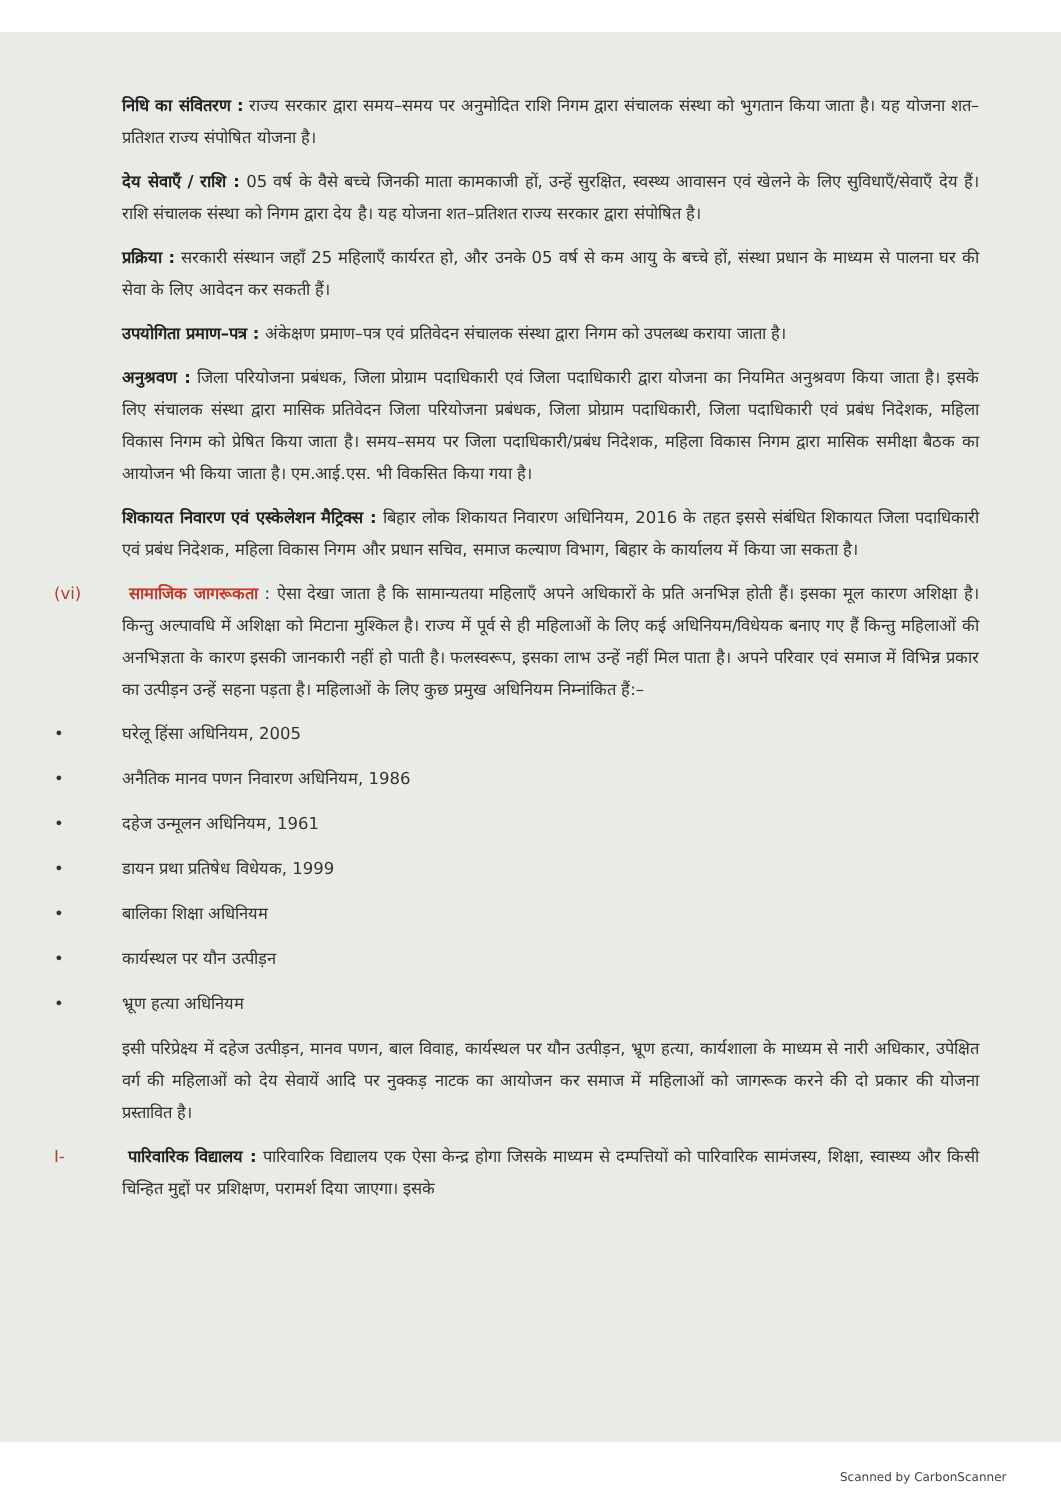निधि का संवितरण : राज्य सरकार द्वारा समय–समय पर अनुमोदित राशि निगम द्वारा संचालक संस्था को भुगतान किया जाता है। यह योजना शत–प्रतिशत राज्य संपोषित योजना है।
देय सेवाएँ / राशि : 05 वर्ष के वैसे बच्चे जिनकी माता कामकाजी हों, उन्हें सुरक्षित, स्वस्थ्य आवासन एवं खेलने के लिए सुविधाएँ/सेवाएँ देय हैं। राशि संचालक संस्था को निगम द्वारा देय है। यह योजना शत–प्रतिशत राज्य सरकार द्वारा संपोषित है।
प्रक्रिया : सरकारी संस्थान जहाँ 25 महिलाएँ कार्यरत हो, और उनके 05 वर्ष से कम आयु के बच्चे हों, संस्था प्रधान के माध्यम से पालना घर की सेवा के लिए आवेदन कर सकती हैं।
उपयोगिता प्रमाण–पत्र : अंकेक्षण प्रमाण–पत्र एवं प्रतिवेदन संचालक संस्था द्वारा निगम को उपलब्ध कराया जाता है।
अनुश्रवण : जिला परियोजना प्रबंधक, जिला प्रोग्राम पदाधिकारी एवं जिला पदाधिकारी द्वारा योजना का नियमित अनुश्रवण किया जाता है। इसके लिए संचालक संस्था द्वारा मासिक प्रतिवेदन जिला परियोजना प्रबंधक, जिला प्रोग्राम पदाधिकारी, जिला पदाधिकारी एवं प्रबंध निदेशक, महिला विकास निगम को प्रेषित किया जाता है। समय–समय पर जिला पदाधिकारी/प्रबंध निदेशक, महिला विकास निगम द्वारा मासिक समीक्षा बैठक का आयोजन भी किया जाता है। एम.आई.एस. भी विकसित किया गया है।
शिकायत निवारण एवं एस्केलेशन मैट्रिक्स : बिहार लोक शिकायत निवारण अधिनियम, 2016 के तहत इससे संबंधित शिकायत जिला पदाधिकारी एवं प्रबंध निदेशक, महिला विकास निगम और प्रधान सचिव, समाज कल्याण विभाग, बिहार के कार्यालय में किया जा सकता है।
(vi) सामाजिक जागरूकता : ऐसा देखा जाता है कि सामान्यतया महिलाएँ अपने अधिकारों के प्रति अनभिज्ञ होती हैं। इसका मूल कारण अशिक्षा है। किन्तु अल्पावधि में अशिक्षा को मिटाना मुश्किल है। राज्य में पूर्व से ही महिलाओं के लिए कई अधिनियम/विधेयक बनाए गए हैं किन्तु महिलाओं की अनभिज्ञता के कारण इसकी जानकारी नहीं हो पाती है। फलस्वरूप, इसका लाभ उन्हें नहीं मिल पाता है। अपने परिवार एवं समाज में विभिन्न प्रकार का उत्पीड़न उन्हें सहना पड़ता है। महिलाओं के लिए कुछ प्रमुख अधिनियम निम्नांकित हैं:–
• घरेलू हिंसा अधिनियम, 2005
• अनैतिक मानव पणन निवारण अधिनियम, 1986
• दहेज उन्मूलन अधिनियम, 1961
• डायन प्रथा प्रतिषेध विधेयक, 1999
• बालिका शिक्षा अधिनियम
• कार्यस्थल पर यौन उत्पीड़न
• भ्रूण हत्या अधिनियम
इसी परिप्रेक्ष्य में दहेज उत्पीड़न, मानव पणन, बाल विवाह, कार्यस्थल पर यौन उत्पीड़न, भ्रूण हत्या, कार्यशाला के माध्यम से नारी अधिकार, उपेक्षित वर्ग की महिलाओं को देय सेवायें आदि पर नुक्कड़ नाटक का आयोजन कर समाज में महिलाओं को जागरूक करने की दो प्रकार की योजना प्रस्तावित है।
I- पारिवारिक विद्यालय : पारिवारिक विद्यालय एक ऐसा केन्द्र होगा जिसके माध्यम से दम्पत्तियों को पारिवारिक सामंजस्य, शिक्षा, स्वास्थ्य और किसी चिन्हित मुद्दों पर प्रशिक्षण, परामर्श दिया जाएगा। इसके
Scanned by CarbonScanner